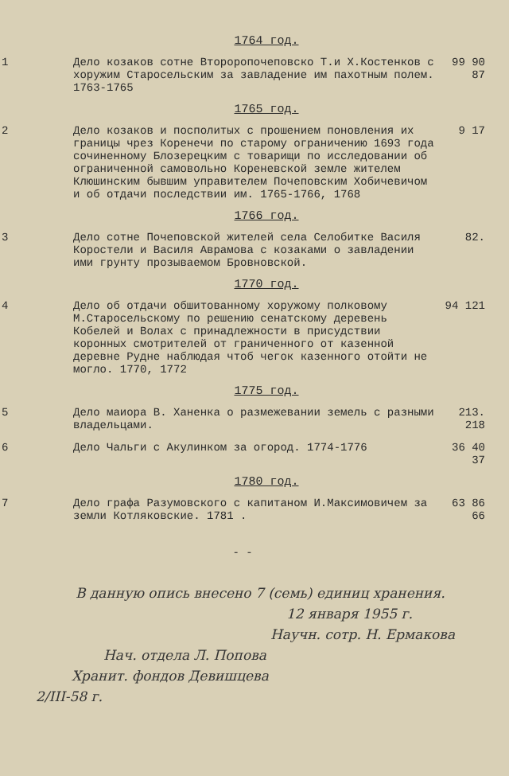1764 год.
1 Дело козаков сотне Второропочеповско Т.и Х.Костенков с хоружим Старосельским за завладение им пахотным полем. 1763-1765
99 90 87
1765 год.
2 Дело козаков и посполитых с прошением поновления их границы чрез Коренечи по старому ограничению 1693 года сочиненному Блозерецким с товарищи по исследовании об ограниченной самовольно Кореневской земле жителем Клюшинским бывшим управителем Почеповским Хобичевичом и об отдачи последствии им. 1765-1766, 1768
9 17
1766 год.
3 Дело сотне Почеповской жителей села Селобитке Василя Коростели и Василя Аврамова с козаками о завладении ими грунту прозываемом Бровновской.
82.
1770 год.
4 Дело об отдачи обшитованному хоружому полковому М.Старосельскому по решению сенатскому деревень Кобелей и Волах с принадлежности в присудствии коронных смотрителей от граниченного от казенной деревне Рудне наблюдая чтоб чегок казенного отойти не могло. 1770, 1772
94 121
1775 год.
5 Дело маиора В. Ханенка о размежевании земель с разными владельцами.
213. 218
6 Дело Чальги с Акулинком за огород. 1774-1776
36 40 37
1780 год.
7 Дело графа Разумовского с капитаном И.Максимовичем за земли Котляковские. 1781 .
63 86 66
- -
В данную опись внесено 7 (семь) единиц хранения.
12 января 1955 г.
Научн. сотр. Н. Ермакова
Нач. отдела Л. Попова
Хранит. фондов Девишцева
2/III-58 г.